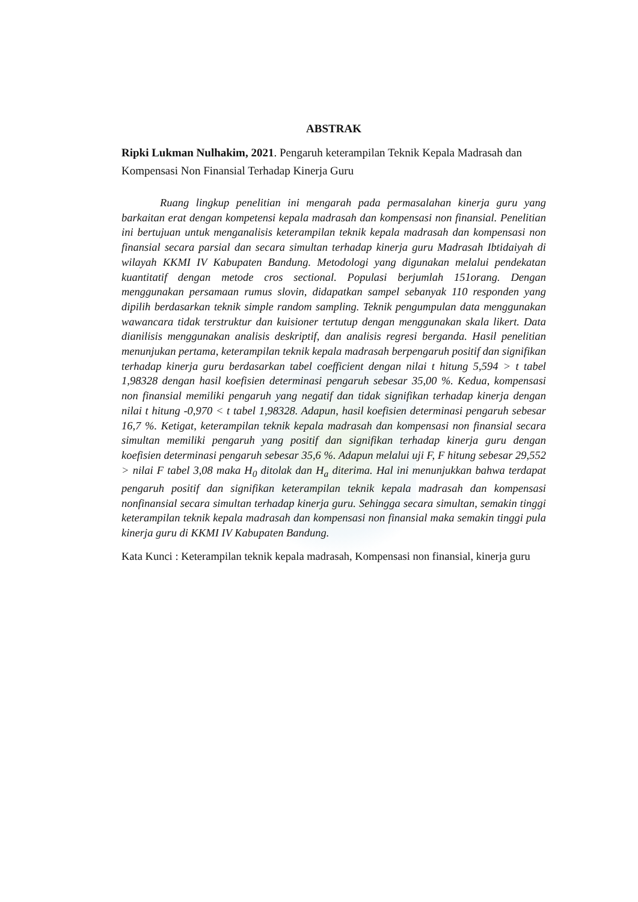ABSTRAK
Ripki Lukman Nulhakim, 2021. Pengaruh keterampilan Teknik Kepala Madrasah dan Kompensasi Non Finansial Terhadap Kinerja Guru
Ruang lingkup penelitian ini mengarah pada permasalahan kinerja guru yang barkaitan erat dengan kompetensi kepala madrasah dan kompensasi non finansial. Penelitian ini bertujuan untuk menganalisis keterampilan teknik kepala madrasah dan kompensasi non finansial secara parsial dan secara simultan terhadap kinerja guru Madrasah Ibtidaiyah di wilayah KKMI IV Kabupaten Bandung. Metodologi yang digunakan melalui pendekatan kuantitatif dengan metode cros sectional. Populasi berjumlah 151orang. Dengan menggunakan persamaan rumus slovin, didapatkan sampel sebanyak 110 responden yang dipilih berdasarkan teknik simple random sampling. Teknik pengumpulan data menggunakan wawancara tidak terstruktur dan kuisioner tertutup dengan menggunakan skala likert. Data dianilisis menggunakan analisis deskriptif, dan analisis regresi berganda. Hasil penelitian menunjukan pertama, keterampilan teknik kepala madrasah berpengaruh positif dan signifikan terhadap kinerja guru berdasarkan tabel coefficient dengan nilai t hitung 5,594 > t tabel 1,98328 dengan hasil koefisien determinasi pengaruh sebesar 35,00 %. Kedua, kompensasi non finansial memiliki pengaruh yang negatif dan tidak signifikan terhadap kinerja dengan nilai t hitung -0,970 < t tabel 1,98328. Adapun, hasil koefisien determinasi pengaruh sebesar 16,7 %. Ketigat, keterampilan teknik kepala madrasah dan kompensasi non finansial secara simultan memiliki pengaruh yang positif dan signifikan terhadap kinerja guru dengan koefisien determinasi pengaruh sebesar 35,6 %. Adapun melalui uji F, F hitung sebesar 29,552 > nilai F tabel 3,08 maka H<sub>0</sub> ditolak dan H<sub>a</sub> diterima. Hal ini menunjukkan bahwa terdapat pengaruh positif dan signifikan keterampilan teknik kepala madrasah dan kompensasi nonfinansial secara simultan terhadap kinerja guru. Sehingga secara simultan, semakin tinggi keterampilan teknik kepala madrasah dan kompensasi non finansial maka semakin tinggi pula kinerja guru di KKMI IV Kabupaten Bandung.
Kata Kunci : Keterampilan teknik kepala madrasah, Kompensasi non finansial, kinerja guru